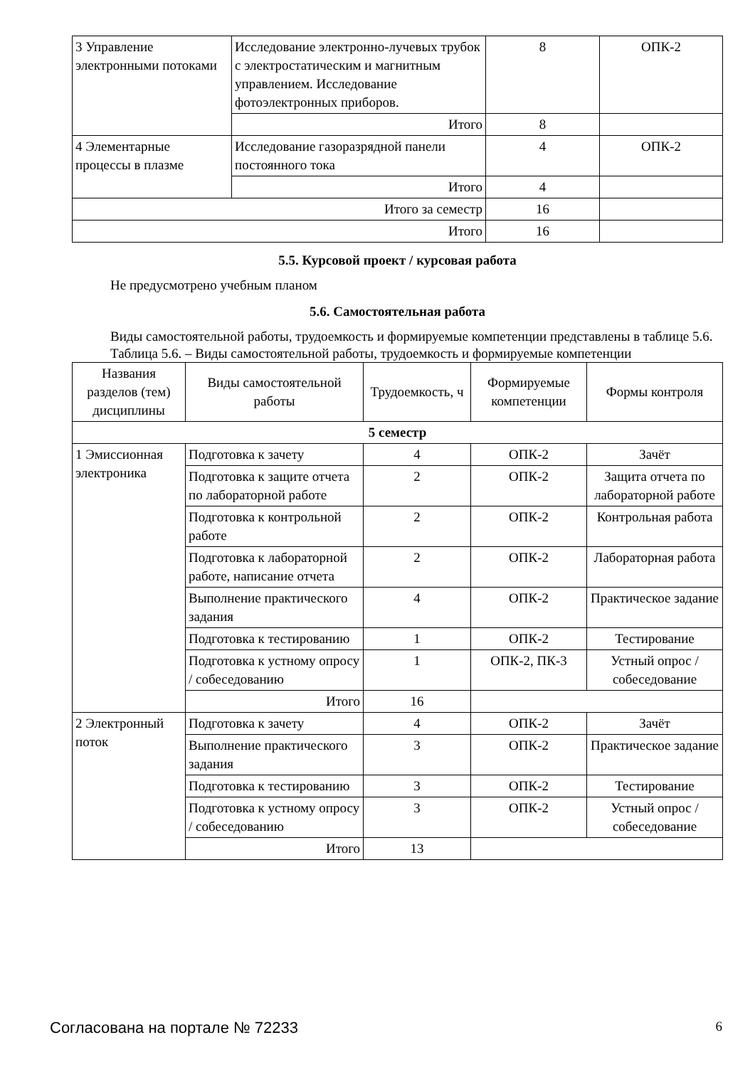| 3 Управление электронными потоками | Исследование электронно-лучевых трубок с электростатическим и магнитным управлением. Исследование фотоэлектронных приборов. | 8 | ОПК-2 |
| | Итого | 8 | |
| 4 Элементарные процессы в плазме | Исследование газоразрядной панели постоянного тока | 4 | ОПК-2 |
| | Итого | 4 | |
| Итого за семестр | | 16 | |
| Итого | | 16 | |
5.5. Курсовой проект / курсовая работа
Не предусмотрено учебным планом
5.6. Самостоятельная работа
Виды самостоятельной работы, трудоемкость и формируемые компетенции представлены в таблице 5.6.
Таблица 5.6. – Виды самостоятельной работы, трудоемкость и формируемые компетенции
| Названия разделов (тем) дисциплины | Виды самостоятельной работы | Трудоемкость, ч | Формируемые компетенции | Формы контроля |
| --- | --- | --- | --- | --- |
| 5 семестр | | | | |
| 1 Эмиссионная электроника | Подготовка к зачету | 4 | ОПК-2 | Зачёт |
| | Подготовка к защите отчета по лабораторной работе | 2 | ОПК-2 | Защита отчета по лабораторной работе |
| | Подготовка к контрольной работе | 2 | ОПК-2 | Контрольная работа |
| | Подготовка к лабораторной работе, написание отчета | 2 | ОПК-2 | Лабораторная работа |
| | Выполнение практического задания | 4 | ОПК-2 | Практическое задание |
| | Подготовка к тестированию | 1 | ОПК-2 | Тестирование |
| | Подготовка к устному опросу / собеседованию | 1 | ОПК-2, ПК-3 | Устный опрос / собеседование |
| | Итого | 16 | | |
| 2 Электронный поток | Подготовка к зачету | 4 | ОПК-2 | Зачёт |
| | Выполнение практического задания | 3 | ОПК-2 | Практическое задание |
| | Подготовка к тестированию | 3 | ОПК-2 | Тестирование |
| | Подготовка к устному опросу / собеседованию | 3 | ОПК-2 | Устный опрос / собеседование |
| | Итого | 13 | | |
Согласована на портале № 72233 6